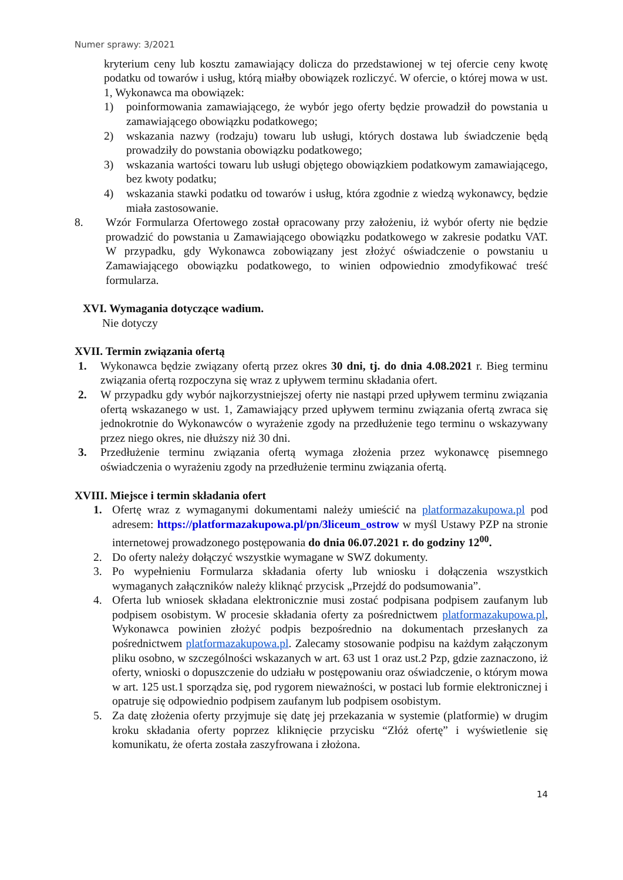Numer sprawy: 3/2021
kryterium ceny lub kosztu zamawiający dolicza do przedstawionej w tej ofercie ceny kwotę podatku od towarów i usług, którą miałby obowiązek rozliczyć. W ofercie, o której mowa w ust. 1, Wykonawca ma obowiązek:
1) poinformowania zamawiającego, że wybór jego oferty będzie prowadził do powstania u zamawiającego obowiązku podatkowego;
2) wskazania nazwy (rodzaju) towaru lub usługi, których dostawa lub świadczenie będą prowadziły do powstania obowiązku podatkowego;
3) wskazania wartości towaru lub usługi objętego obowiązkiem podatkowym zamawiającego, bez kwoty podatku;
4) wskazania stawki podatku od towarów i usług, która zgodnie z wiedzą wykonawcy, będzie miała zastosowanie.
8. Wzór Formularza Ofertowego został opracowany przy założeniu, iż wybór oferty nie będzie prowadzić do powstania u Zamawiającego obowiązku podatkowego w zakresie podatku VAT. W przypadku, gdy Wykonawca zobowiązany jest złożyć oświadczenie o powstaniu u Zamawiającego obowiązku podatkowego, to winien odpowiednio zmodyfikować treść formularza.
XVI. Wymagania dotyczące wadium.
Nie dotyczy
XVII. Termin związania ofertą
1. Wykonawca będzie związany ofertą przez okres 30 dni, tj. do dnia 4.08.2021 r. Bieg terminu związania ofertą rozpoczyna się wraz z upływem terminu składania ofert.
2. W przypadku gdy wybór najkorzystniejszej oferty nie nastąpi przed upływem terminu związania ofertą wskazanego w ust. 1, Zamawiający przed upływem terminu związania ofertą zwraca się jednokrotnie do Wykonawców o wyrażenie zgody na przedłużenie tego terminu o wskazywany przez niego okres, nie dłuższy niż 30 dni.
3. Przedłużenie terminu związania ofertą wymaga złożenia przez wykonawcę pisemnego oświadczenia o wyrażeniu zgody na przedłużenie terminu związania ofertą.
XVIII. Miejsce i termin składania ofert
1. Ofertę wraz z wymaganymi dokumentami należy umieścić na platformazakupowa.pl pod adresem: https://platformazakupowa.pl/pn/3liceum_ostrow w myśl Ustawy PZP na stronie internetowej prowadzonego postępowania do dnia 06.07.2021 r. do godziny 12<sup>00</sup>.
2. Do oferty należy dołączyć wszystkie wymagane w SWZ dokumenty.
3. Po wypełnieniu Formularza składania oferty lub wniosku i dołączenia wszystkich wymaganych załączników należy kliknąć przycisk „Przejdź do podsumowania”.
4. Oferta lub wniosek składana elektronicznie musi zostać podpisana podpisem zaufanym lub podpisem osobistym. W procesie składania oferty za pośrednictwem platformazakupowa.pl, Wykonawca powinien złożyć podpis bezpośrednio na dokumentach przesłanych za pośrednictwem platformazakupowa.pl. Zalecamy stosowanie podpisu na każdym załączonym pliku osobno, w szczególności wskazanych w art. 63 ust 1 oraz ust.2 Pzp, gdzie zaznaczono, iż oferty, wnioski o dopuszczenie do udziału w postępowaniu oraz oświadczenie, o którym mowa w art. 125 ust.1 sporządza się, pod rygorem nieważności, w postaci lub formie elektronicznej i opatruje się odpowiednio podpisem zaufanym lub podpisem osobistym.
5. Za datę złożenia oferty przyjmuje się datę jej przekazania w systemie (platformie) w drugim kroku składania oferty poprzez kliknięcie przycisku “Złóż ofertę” i wyświetlenie się komunikatu, że oferta została zaszyfrowana i złożona.
14